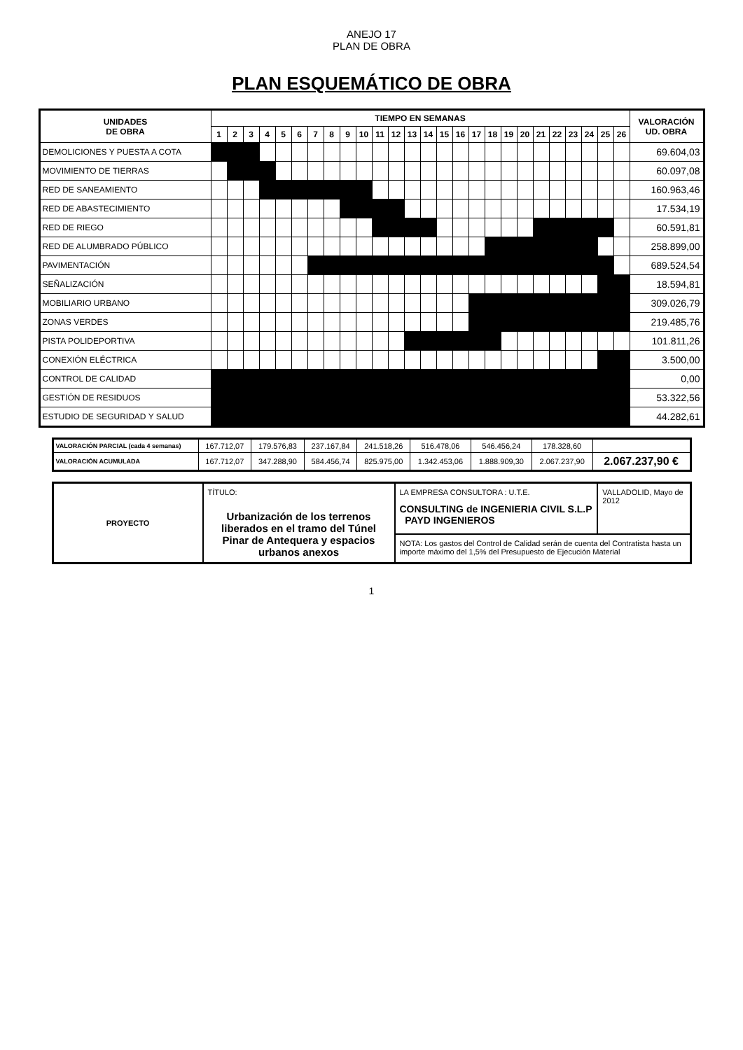ANEJO 17
PLAN DE OBRA
PLAN ESQUEMÁTICO DE OBRA
| UNIDADES DE OBRA | TIEMPO EN SEMANAS | | | | | | | | | | | | | | | | | | | | | | | | | | VALORACIÓN UD. OBRA |
| --- | --- | --- | --- | --- | --- | --- | --- | --- | --- | --- | --- | --- | --- | --- | --- | --- | --- | --- | --- | --- | --- | --- | --- | --- | --- | --- | --- |
| | 1 | 2 | 3 | 4 | 5 | 6 | 7 | 8 | 9 | 10 | 11 | 12 | 13 | 14 | 15 | 16 | 17 | 18 | 19 | 20 | 21 | 22 | 23 | 24 | 25 | 26 | |
| DEMOLICIONES Y PUESTA A COTA | | | | | | | | | | | | | | | | | | | | | | | | | | | 69.604,03 |
| MOVIMIENTO DE TIERRAS | | | | | | | | | | | | | | | | | | | | | | | | | | | 60.097,08 |
| RED DE SANEAMIENTO | | | | | | | | | | | | | | | | | | | | | | | | | | | 160.963,46 |
| RED DE ABASTECIMIENTO | | | | | | | | | | | | | | | | | | | | | | | | | | | 17.534,19 |
| RED DE RIEGO | | | | | | | | | | | | | | | | | | | | | | | | | | | 60.591,81 |
| RED DE ALUMBRADO PÚBLICO | | | | | | | | | | | | | | | | | | | | | | | | | | | 258.899,00 |
| PAVIMENTACIÓN | | | | | | | | | | | | | | | | | | | | | | | | | | | 689.524,54 |
| SEÑALIZACIÓN | | | | | | | | | | | | | | | | | | | | | | | | | | | 18.594,81 |
| MOBILIARIO URBANO | | | | | | | | | | | | | | | | | | | | | | | | | | | 309.026,79 |
| ZONAS VERDES | | | | | | | | | | | | | | | | | | | | | | | | | | | 219.485,76 |
| PISTA POLIDEPORTIVA | | | | | | | | | | | | | | | | | | | | | | | | | | | 101.811,26 |
| CONEXIÓN ELÉCTRICA | | | | | | | | | | | | | | | | | | | | | | | | | | | 3.500,00 |
| CONTROL DE CALIDAD | | | | | | | | | | | | | | | | | | | | | | | | | | | 0,00 |
| GESTIÓN DE RESIDUOS | | | | | | | | | | | | | | | | | | | | | | | | | | | 53.322,56 |
| ESTUDIO DE SEGURIDAD Y SALUD | | | | | | | | | | | | | | | | | | | | | | | | | | | 44.282,61 |
| VALORACIÓN PARCIAL (cada 4 semanas) | 167.712,07 | 179.576,83 | 237.167,84 | 241.518,26 | 516.478,06 | 546.456,24 | 178.328,60 | |
| VALORACIÓN ACUMULADA | 167.712,07 | 347.288,90 | 584.456,74 | 825.975,00 | 1.342.453,06 | 1.888.909,30 | 2.067.237,90 | 2.067.237,90 € |
| PROYECTO | TÍTULO: Urbanización de los terrenos liberados en el tramo del Túnel Pinar de Antequera y espacios urbanos anexos | LA EMPRESA CONSULTORA : U.T.E. CONSULTING de INGENIERIA CIVIL S.L.P PAYD INGENIEROS | VALLADOLID, Mayo de 2012 |
| | | NOTA: Los gastos del Control de Calidad serán de cuenta del Contratista hasta un importe máximo del 1,5% del Presupuesto de Ejecución Material | |
1